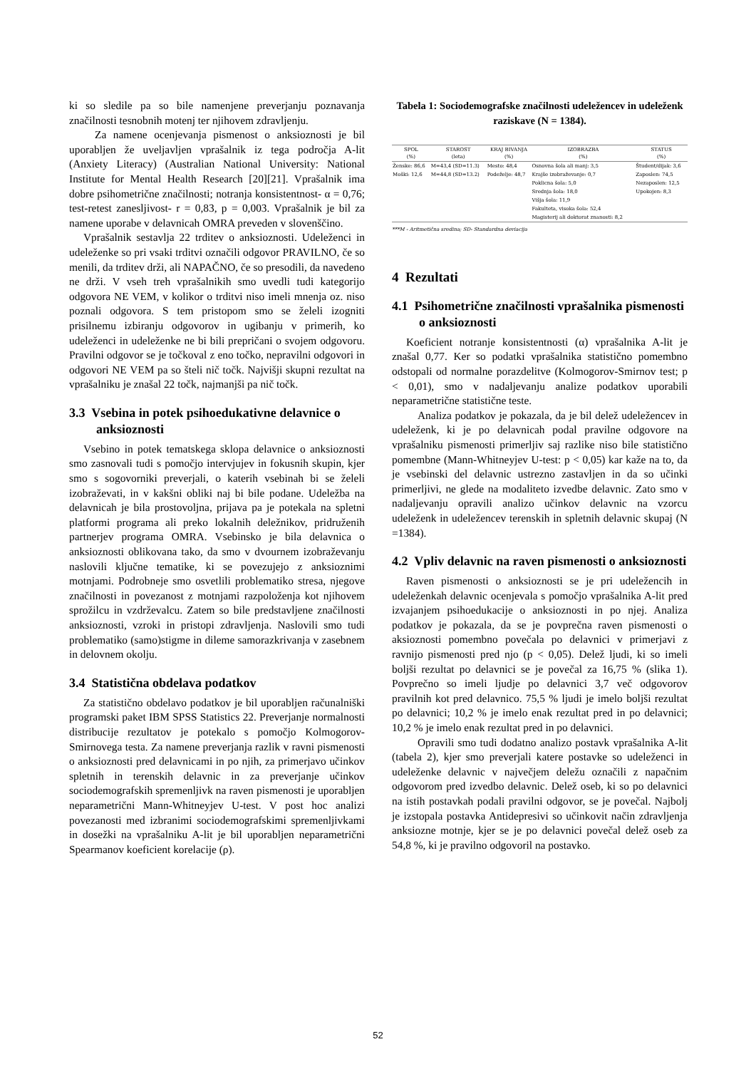ki so sledile pa so bile namenjene preverjanju poznavanja značilnosti tesnobnih motenj ter njihovem zdravljenju.
Za namene ocenjevanja pismenost o anksioznosti je bil uporabljen že uveljavljen vprašalnik iz tega področja A-lit (Anxiety Literacy) (Australian National University: National Institute for Mental Health Research [20][21]. Vprašalnik ima dobre psihometrične značilnosti; notranja konsistentnost- α = 0,76; test-retest zanesljivost- r = 0,83, p = 0,003. Vprašalnik je bil za namene uporabe v delavnicah OMRA preveden v slovenščino.
Vprašalnik sestavlja 22 trditev o anksioznosti. Udeleženci in udeleženke so pri vsaki trditvi označili odgovor PRAVILNO, če so menili, da trditev drži, ali NAPAČNO, če so presodili, da navedeno ne drži. V vseh treh vprašalnikih smo uvedli tudi kategorijo odgovora NE VEM, v kolikor o trditvi niso imeli mnenja oz. niso poznali odgovora. S tem pristopom smo se želeli izogniti prisilnemu izbiranju odgovorov in ugibanju v primerih, ko udeleženci in udeleženke ne bi bili prepričani o svojem odgovoru. Pravilni odgovor se je točkoval z eno točko, nepravilni odgovori in odgovori NE VEM pa so šteli nič točk. Najvišji skupni rezultat na vprašalniku je znašal 22 točk, najmanjši pa nič točk.
3.3 Vsebina in potek psihoedukativne delavnice o anksioznosti
Vsebino in potek tematskega sklopa delavnice o anksioznosti smo zasnovali tudi s pomočjo intervjujev in fokusnih skupin, kjer smo s sogovorniki preverjali, o katerih vsebinah bi se želeli izobraževati, in v kakšni obliki naj bi bile podane. Udeležba na delavnicah je bila prostovoljna, prijava pa je potekala na spletni platformi programa ali preko lokalnih deležnikov, pridruženih partnerjev programa OMRA. Vsebinsko je bila delavnica o anksioznosti oblikovana tako, da smo v dvournem izobraževanju naslovili ključne tematike, ki se povezujejo z anksioznimi motnjami. Podrobneje smo osvetlili problematiko stresa, njegove značilnosti in povezanost z motnjami razpoloženja kot njihovem sprožilcu in vzdrževalcu. Zatem so bile predstavljene značilnosti anksioznosti, vzroki in pristopi zdravljenja. Naslovili smo tudi problematiko (samo)stigme in dileme samorazkrivanja v zasebnem in delovnem okolju.
3.4 Statistična obdelava podatkov
Za statistično obdelavo podatkov je bil uporabljen računalniški programski paket IBM SPSS Statistics 22. Preverjanje normalnosti distribucije rezultatov je potekalo s pomočjo Kolmogorov-Smirnovega testa. Za namene preverjanja razlik v ravni pismenosti o anksioznosti pred delavnicami in po njih, za primerjavo učinkov spletnih in terenskih delavnic in za preverjanje učinkov sociodemografskih spremenljivk na raven pismenosti je uporabljen neparametrični Mann-Whitneyjev U-test. V post hoc analizi povezanosti med izbranimi sociodemografskimi spremenljivkami in dosežki na vprašalniku A-lit je bil uporabljen neparametrični Spearmanov koeficient korelacije (ρ).
Tabela 1: Sociodemografske značilnosti udeležencev in udeleženk raziskave (N = 1384).
| SPOL (%) | STAROST (leta) | KRAJ BIVANJA (%) | IZOBRAZBA (%) | STATUS (%) |
| --- | --- | --- | --- | --- |
| Ženske: 86,6 | M=43,4 (SD=11.3) | Mesto: 48,4 | Osnovna šola ali manj: 3,5 | Študent/dijak: 3,6 |
| Moški: 12,6 | M=44,8 (SD=13.2) | Podeželje: 48,7 | Krajše izobraževanje: 0,7 | Zaposlen: 74,5 |
| | | | Poklicna šola: 5,0 | Nezaposlen: 12,5 |
| | | | Srednja šola: 18,0 | Upokojen: 8,3 |
| | | | Višja šola: 11,9 | |
| | | | Fakulteta, visoka šola: 52,4 | |
| | | | Magisterij ali doktorat znanosti: 8,2 | |
***M - Aritmetična sredina; SD- Standardna deviacija
4 Rezultati
4.1 Psihometrične značilnosti vprašalnika pismenosti o anksioznosti
Koeficient notranje konsistentnosti (α) vprašalnika A-lit je znašal 0,77. Ker so podatki vprašalnika statistično pomembno odstopali od normalne porazdelitve (Kolmogorov-Smirnov test; p < 0,01), smo v nadaljevanju analize podatkov uporabili neparametrične statistične teste.
Analiza podatkov je pokazala, da je bil delež udeležencev in udeleženk, ki je po delavnicah podal pravilne odgovore na vprašalniku pismenosti primerljiv saj razlike niso bile statistično pomembne (Mann-Whitneyjev U-test: p < 0,05) kar kaže na to, da je vsebinski del delavnic ustrezno zastavljen in da so učinki primerljivi, ne glede na modaliteto izvedbe delavnic. Zato smo v nadaljevanju opravili analizo učinkov delavnic na vzorcu udeleženk in udeležencev terenskih in spletnih delavnic skupaj (N =1384).
4.2 Vpliv delavnic na raven pismenosti o anksioznosti
Raven pismenosti o anksioznosti se je pri udeležencih in udeleženkah delavnic ocenjevala s pomočjo vprašalnika A-lit pred izvajanjem psihoedukacije o anksioznosti in po njej. Analiza podatkov je pokazala, da se je povprečna raven pismenosti o aksioznosti pomembno povečala po delavnici v primerjavi z ravnijo pismenosti pred njo (p < 0,05). Delež ljudi, ki so imeli boljši rezultat po delavnici se je povečal za 16,75 % (slika 1). Povprečno so imeli ljudje po delavnici 3,7 več odgovorov pravilnih kot pred delavnico. 75,5 % ljudi je imelo boljši rezultat po delavnici; 10,2 % je imelo enak rezultat pred in po delavnici; 10,2 % je imelo enak rezultat pred in po delavnici.
Opravili smo tudi dodatno analizo postavk vprašalnika A-lit (tabela 2), kjer smo preverjali katere postavke so udeleženci in udeleženke delavnic v največjem deležu označili z napačnim odgovorom pred izvedbo delavnic. Delež oseb, ki so po delavnici na istih postavkah podali pravilni odgovor, se je povečal. Najbolj je izstopala postavka Antidepresivi so učinkovit način zdravljenja anksiozne motnje, kjer se je po delavnici povečal delež oseb za 54,8 %, ki je pravilno odgovoril na postavko.
52